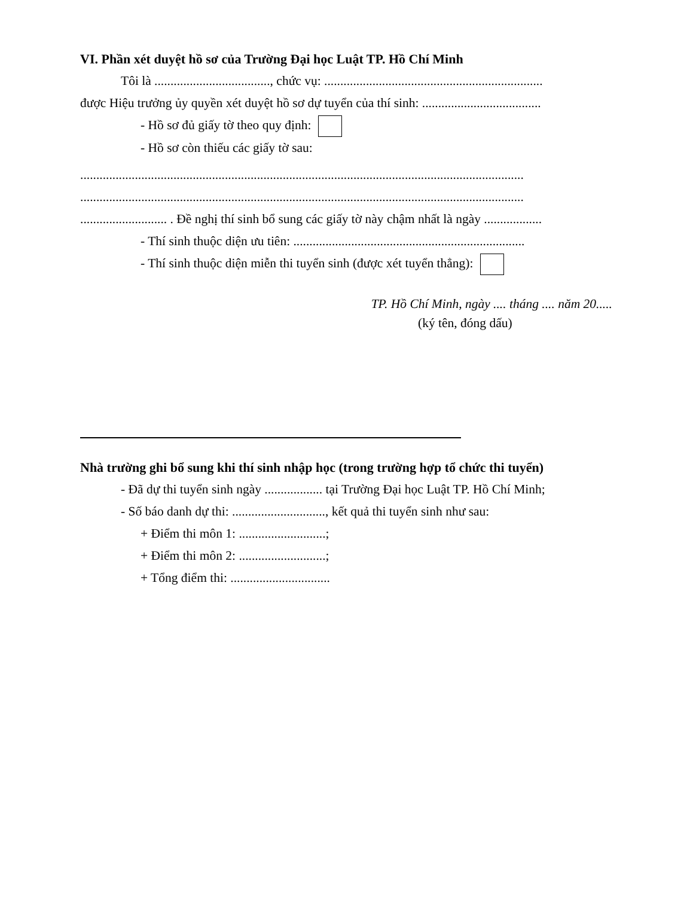VI. Phần xét duyệt hồ sơ của Trường Đại học Luật TP. Hồ Chí Minh
Tôi là ...................................., chức vụ: ....................................................................
được Hiệu trưởng ủy quyền xét duyệt hồ sơ dự tuyển của thí sinh: .....................................
- Hồ sơ đủ giấy tờ theo quy định:
- Hồ sơ còn thiếu các giấy tờ sau:
..........................................................................................................................................
..........................................................................................................................................
........................... . Đề nghị thí sinh bổ sung các giấy tờ này chậm nhất là ngày ..................
- Thí sinh thuộc diện ưu tiên: ........................................................................
- Thí sinh thuộc diện miễn thi tuyển sinh (được xét tuyển thẳng):
TP. Hồ Chí Minh, ngày .... tháng .... năm 20.....
(ký tên, đóng dấu)
Nhà trường ghi bổ sung khi thí sinh nhập học (trong trường hợp tổ chức thi tuyển)
- Đã dự thi tuyển sinh ngày .................. tại Trường Đại học Luật TP. Hồ Chí Minh;
- Số báo danh dự thi: ............................., kết quả thi tuyển sinh như sau:
+ Điểm thi môn 1: ...........................;
+ Điểm thi môn 2: ...........................;
+ Tổng điểm thi: ...............................